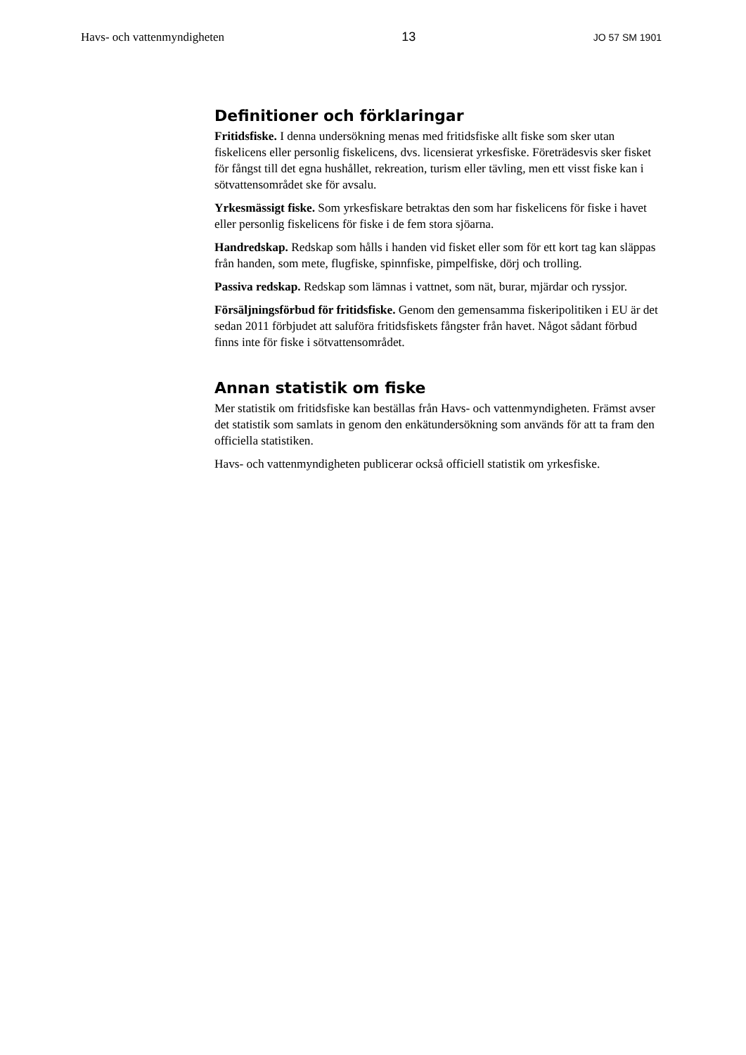Havs- och vattenmyndigheten 13 JO 57 SM 1901
Definitioner och förklaringar
Fritidsfiske. I denna undersökning menas med fritidsfiske allt fiske som sker utan fiskelicens eller personlig fiskelicens, dvs. licensierat yrkesfiske. Företrädesvis sker fisket för fångst till det egna hushållet, rekreation, turism eller tävling, men ett visst fiske kan i sötvattensområdet ske för avsalu.
Yrkesmässigt fiske. Som yrkesfiskare betraktas den som har fiskelicens för fiske i havet eller personlig fiskelicens för fiske i de fem stora sjöarna.
Handredskap. Redskap som hålls i handen vid fisket eller som för ett kort tag kan släppas från handen, som mete, flugfiske, spinnfiske, pimpelfiske, dörj och trolling.
Passiva redskap. Redskap som lämnas i vattnet, som nät, burar, mjärdar och ryssjor.
Försäljningsförbud för fritidsfiske. Genom den gemensamma fiskeripolitiken i EU är det sedan 2011 förbjudet att saluföra fritidsfiskets fångster från havet. Något sådant förbud finns inte för fiske i sötvattensområdet.
Annan statistik om fiske
Mer statistik om fritidsfiske kan beställas från Havs- och vattenmyndigheten. Främst avser det statistik som samlats in genom den enkätundersökning som används för att ta fram den officiella statistiken.
Havs- och vattenmyndigheten publicerar också officiell statistik om yrkesfiske.